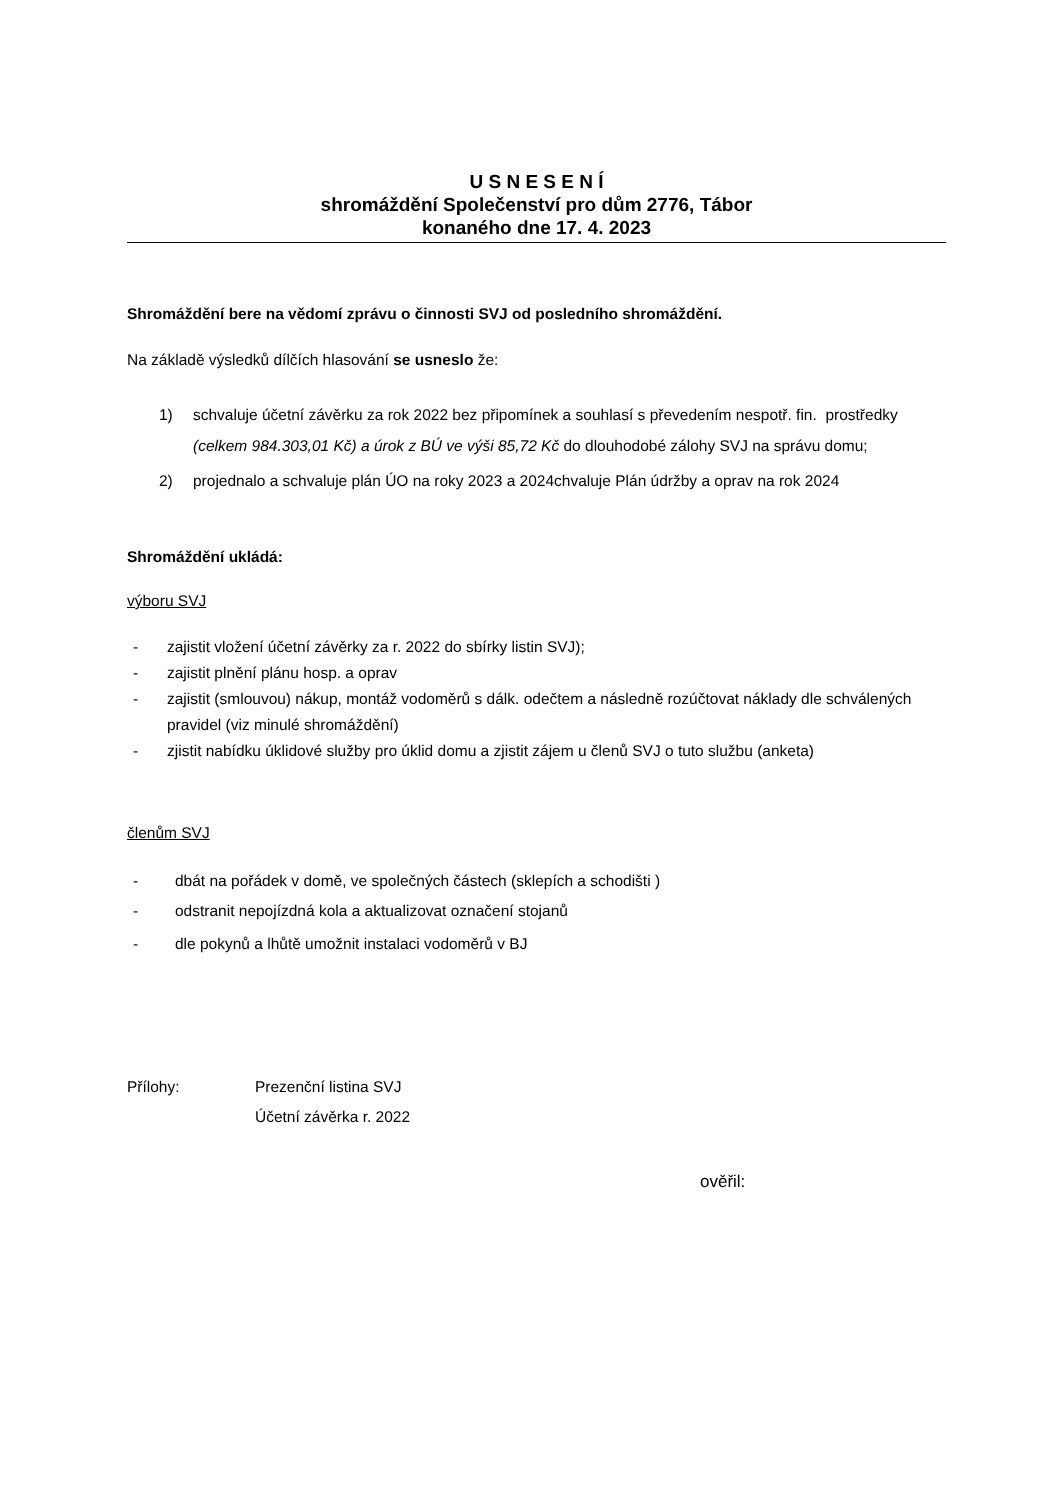U S N E S E N Í
shromáždění Společenství pro dům 2776, Tábor
konaného dne 17. 4. 2023
Shromáždění bere na vědomí zprávu o činnosti SVJ od posledního shromáždění.
Na základě výsledků dílčích hlasování se usneslo že:
1) schvaluje účetní závěrku za rok 2022 bez připomínek a souhlasí s převedením nespotř. fin. prostředky (celkem 984.303,01 Kč) a úrok z BÚ ve výši 85,72 Kč do dlouhodobé zálohy SVJ na správu domu;
2) projednalo a schvaluje plán ÚO na roky 2023 a 2024chvaluje Plán údržby a oprav na rok 2024
Shromáždění ukládá:
výboru SVJ
- zajistit vložení účetní závěrky za r. 2022 do sbírky listin SVJ);
- zajistit plnění plánu hosp. a oprav
- zajistit (smlouvou) nákup, montáž vodoměrů s dálk. odečtem a následně rozúčtovat náklady dle schválených pravidel (viz minulé shromáždění)
- zjistit nabídku úklidové služby pro úklid domu a zjistit zájem u členů SVJ o tuto službu (anketa)
členům SVJ
- dbát na pořádek v domě, ve společných částech (sklepích a schodišti )
- odstranit nepojízdná kola a aktualizovat označení stojanů
- dle pokynů a lhůtě umožnit instalaci vodoměrů v BJ
Přílohy: Prezenční listina SVJ
Účetní závěrka r. 2022
ověřil: